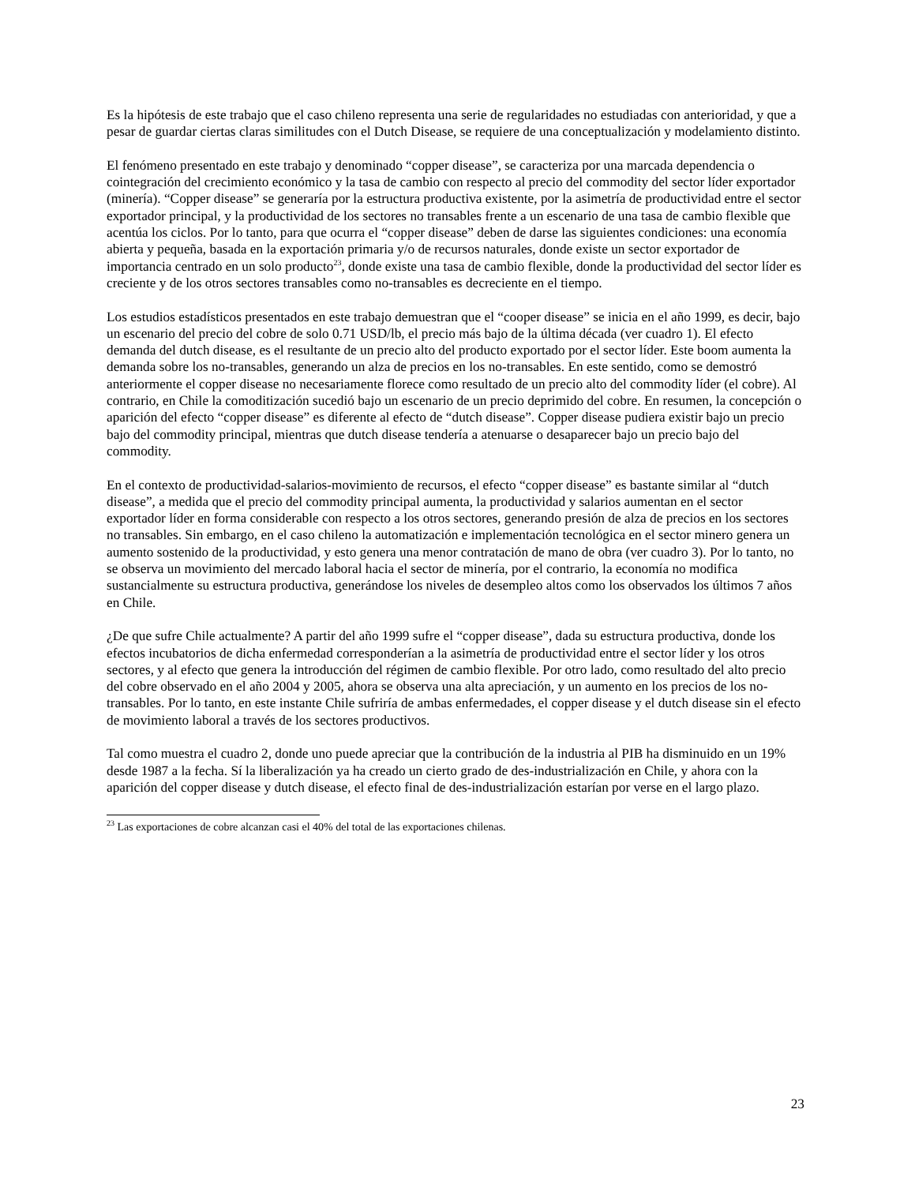Es la hipótesis de este trabajo que el caso chileno representa una serie de regularidades no estudiadas con anterioridad, y que a pesar de guardar ciertas claras similitudes con el Dutch Disease, se requiere de una conceptualización y modelamiento distinto.
El fenómeno presentado en este trabajo y denominado “copper disease”, se caracteriza por una marcada dependencia o cointegración del crecimiento económico y la tasa de cambio con respecto al precio del commodity del sector líder exportador (minería). “Copper disease” se generaría por la estructura productiva existente, por la asimetría de productividad entre el sector exportador principal, y la productividad de los sectores no transables frente a un escenario de una tasa de cambio flexible que acentúa los ciclos. Por lo tanto, para que ocurra el “copper disease” deben de darse las siguientes condiciones: una economía abierta y pequeña, basada en la exportación primaria y/o de recursos naturales, donde existe un sector exportador de importancia centrado en un solo producto<sup>23</sup>, donde existe una tasa de cambio flexible, donde la productividad del sector líder es creciente y de los otros sectores transables como no-transables es decreciente en el tiempo.
Los estudios estadísticos presentados en este trabajo demuestran que el “cooper disease” se inicia en el año 1999, es decir, bajo un escenario del precio del cobre de solo 0.71 USD/lb, el precio más bajo de la última década (ver cuadro 1). El efecto demanda del dutch disease, es el resultante de un precio alto del producto exportado por el sector líder. Este boom aumenta la demanda sobre los no-transables, generando un alza de precios en los no-transables. En este sentido, como se demostró anteriormente el copper disease no necesariamente florece como resultado de un precio alto del commodity líder (el cobre). Al contrario, en Chile la comoditización sucedió bajo un escenario de un precio deprimido del cobre. En resumen, la concepción o aparición del efecto “copper disease” es diferente al efecto de “dutch disease”. Copper disease pudiera existir bajo un precio bajo del commodity principal, mientras que dutch disease tendería a atenuarse o desaparecer bajo un precio bajo del commodity.
En el contexto de productividad-salarios-movimiento de recursos, el efecto “copper disease” es bastante similar al “dutch disease”, a medida que el precio del commodity principal aumenta, la productividad y salarios aumentan en el sector exportador líder en forma considerable con respecto a los otros sectores, generando presión de alza de precios en los sectores no transables. Sin embargo, en el caso chileno la automatización e implementación tecnológica en el sector minero genera un aumento sostenido de la productividad, y esto genera una menor contratación de mano de obra (ver cuadro 3). Por lo tanto, no se observa un movimiento del mercado laboral hacia el sector de minería, por el contrario, la economía no modifica sustancialmente su estructura productiva, generándose los niveles de desempleo altos como los observados los últimos 7 años en Chile.
¿De que sufre Chile actualmente? A partir del año 1999 sufre el “copper disease”, dada su estructura productiva, donde los efectos incubatorios de dicha enfermedad corresponderían a la asimetría de productividad entre el sector líder y los otros sectores, y al efecto que genera la introducción del régimen de cambio flexible. Por otro lado, como resultado del alto precio del cobre observado en el año 2004 y 2005, ahora se observa una alta apreciación, y un aumento en los precios de los no-transables. Por lo tanto, en este instante Chile sufriría de ambas enfermedades, el copper disease y el dutch disease sin el efecto de movimiento laboral a través de los sectores productivos.
Tal como muestra el cuadro 2, donde uno puede apreciar que la contribución de la industria al PIB ha disminuido en un 19% desde 1987 a la fecha. Sí la liberalización ya ha creado un cierto grado de des-industrialización en Chile, y ahora con la aparición del copper disease y dutch disease, el efecto final de des-industrialización estarían por verse en el largo plazo.
<sup>23</sup> Las exportaciones de cobre alcanzan casi el 40% del total de las exportaciones chilenas.
23